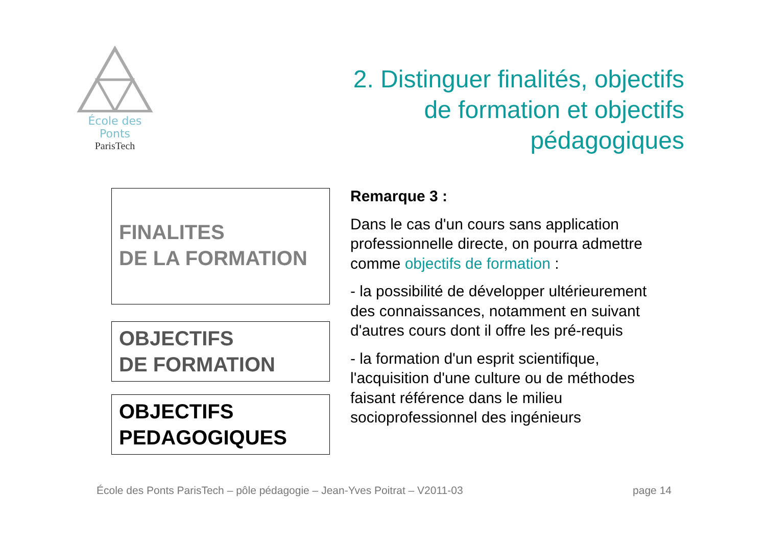École des Ponts
ParisTech
2. Distinguer finalités, objectifs de formation et objectifs pédagogiques
FINALITES
DE LA FORMATION
OBJECTIFS
DE FORMATION
OBJECTIFS
PEDAGOGIQUES
Remarque 3 :
Dans le cas d'un cours sans application professionnelle directe, on pourra admettre comme objectifs de formation :
- la possibilité de développer ultérieurement des connaissances, notamment en suivant d'autres cours dont il offre les pré-requis
- la formation d'un esprit scientifique, l'acquisition d'une culture ou de méthodes faisant référence dans le milieu socioprofessionnel des ingénieurs
École des Ponts ParisTech – pôle pédagogie – Jean-Yves Poitrat – V2011-03 page 14